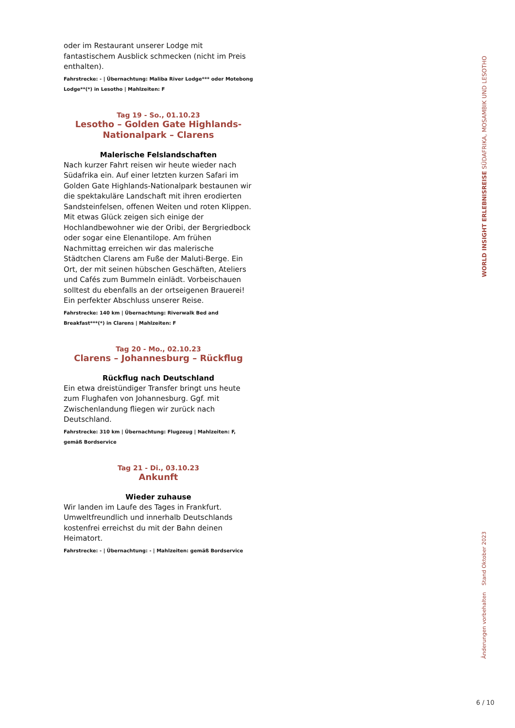oder im Restaurant unserer Lodge mit fantastischem Ausblick schmecken (nicht im Preis enthalten).
Fahrstrecke: - | Übernachtung: Maliba River Lodge*** oder Motebong Lodge**(*) in Lesotho | Mahlzeiten: F
Tag 19 - So., 01.10.23
Lesotho – Golden Gate Highlands-Nationalpark – Clarens
Malerische Felslandschaften
Nach kurzer Fahrt reisen wir heute wieder nach Südafrika ein. Auf einer letzten kurzen Safari im Golden Gate Highlands-Nationalpark bestaunen wir die spektakuläre Landschaft mit ihren erodierten Sandsteinfelsen, offenen Weiten und roten Klippen. Mit etwas Glück zeigen sich einige der Hochlandbewohner wie der Oribi, der Bergriedbock oder sogar eine Elenantilope. Am frühen Nachmittag erreichen wir das malerische Städtchen Clarens am Fuße der Maluti-Berge. Ein Ort, der mit seinen hübschen Geschäften, Ateliers und Cafés zum Bummeln einlädt. Vorbeischauen solltest du ebenfalls an der ortseigenen Brauerei! Ein perfekter Abschluss unserer Reise.
Fahrstrecke: 140 km | Übernachtung: Riverwalk Bed and Breakfast***(*) in Clarens | Mahlzeiten: F
Tag 20 - Mo., 02.10.23
Clarens – Johannesburg – Rückflug
Rückflug nach Deutschland
Ein etwa dreistündiger Transfer bringt uns heute zum Flughafen von Johannesburg. Ggf. mit Zwischenlandung fliegen wir zurück nach Deutschland.
Fahrstrecke: 310 km | Übernachtung: Flugzeug | Mahlzeiten: F, gemäß Bordservice
Tag 21 - Di., 03.10.23
Ankunft
Wieder zuhause
Wir landen im Laufe des Tages in Frankfurt. Umweltfreundlich und innerhalb Deutschlands kostenfrei erreichst du mit der Bahn deinen Heimatort.
Fahrstrecke: - | Übernachtung: - | Mahlzeiten: gemäß Bordservice
WORLD INSIGHT ERLEBNISREISE SÜDAFRIKA, MOSAMBIK UND LESOTHO
Stand Oktober 2023
Änderungen vorbehalten
6 / 10